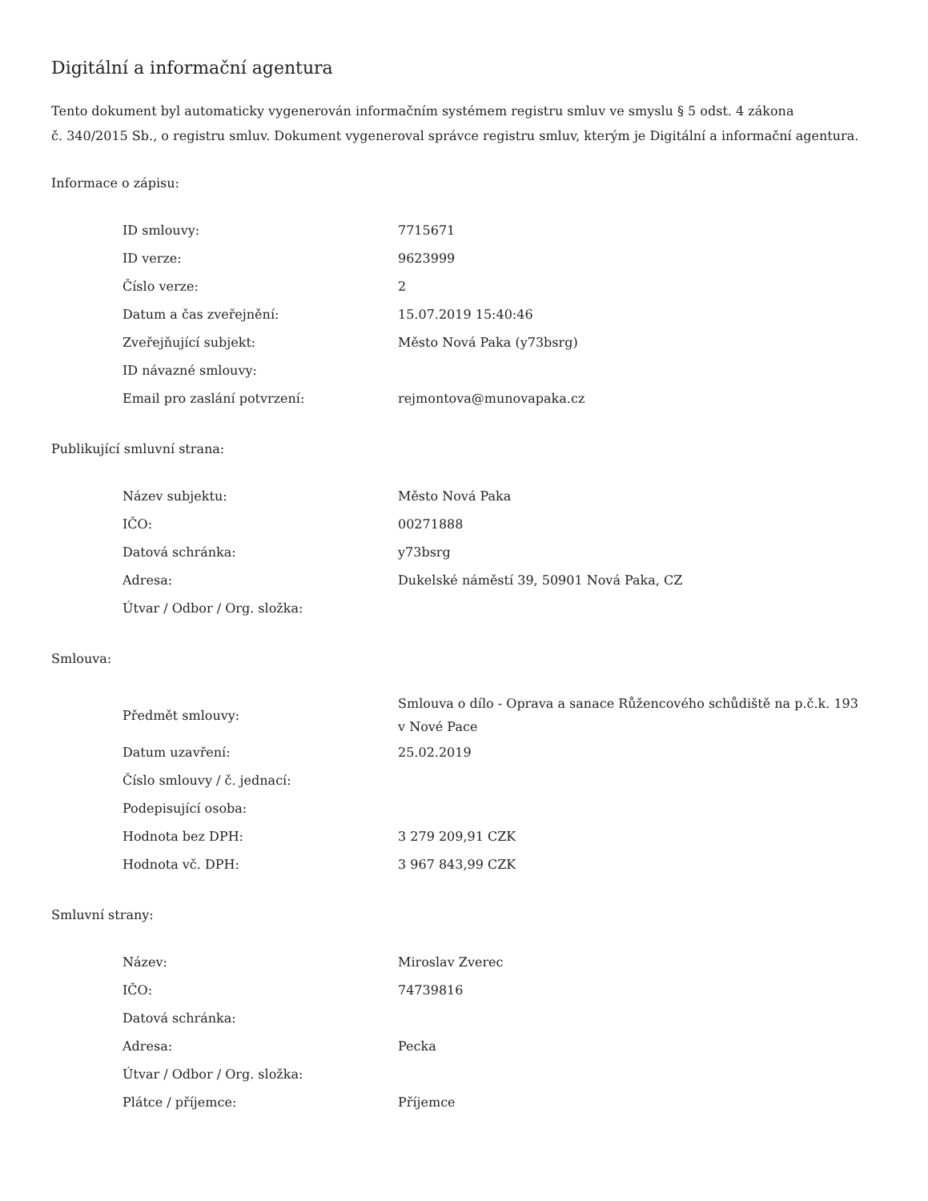Digitální a informační agentura
Tento dokument byl automaticky vygenerován informačním systémem registru smluv ve smyslu § 5 odst. 4 zákona
č. 340/2015 Sb., o registru smluv. Dokument vygeneroval správce registru smluv, kterým je Digitální a informační agentura.
Informace o zápisu:
| ID smlouvy: | 7715671 |
| ID verze: | 9623999 |
| Číslo verze: | 2 |
| Datum a čas zveřejnění: | 15.07.2019 15:40:46 |
| Zveřejňující subjekt: | Město Nová Paka (y73bsrg) |
| ID návazné smlouvy: | |
| Email pro zaslání potvrzení: | rejmontova@munovapaka.cz |
Publikující smluvní strana:
| Název subjektu: | Město Nová Paka |
| IČO: | 00271888 |
| Datová schránka: | y73bsrg |
| Adresa: | Dukelské náměstí 39, 50901 Nová Paka, CZ |
| Útvar / Odbor / Org. složka: | |
Smlouva:
| Předmět smlouvy: | Smlouva o dílo - Oprava a sanace Růžencového schůdiště na p.č.k. 193 v Nové Pace |
| Datum uzavření: | 25.02.2019 |
| Číslo smlouvy / č. jednací: | |
| Podepisující osoba: | |
| Hodnota bez DPH: | 3 279 209,91 CZK |
| Hodnota vč. DPH: | 3 967 843,99 CZK |
Smluvní strany:
| Název: | Miroslav Zverec |
| IČO: | 74739816 |
| Datová schránka: | |
| Adresa: | Pecka |
| Útvar / Odbor / Org. složka: | |
| Plátce / příjemce: | Příjemce |